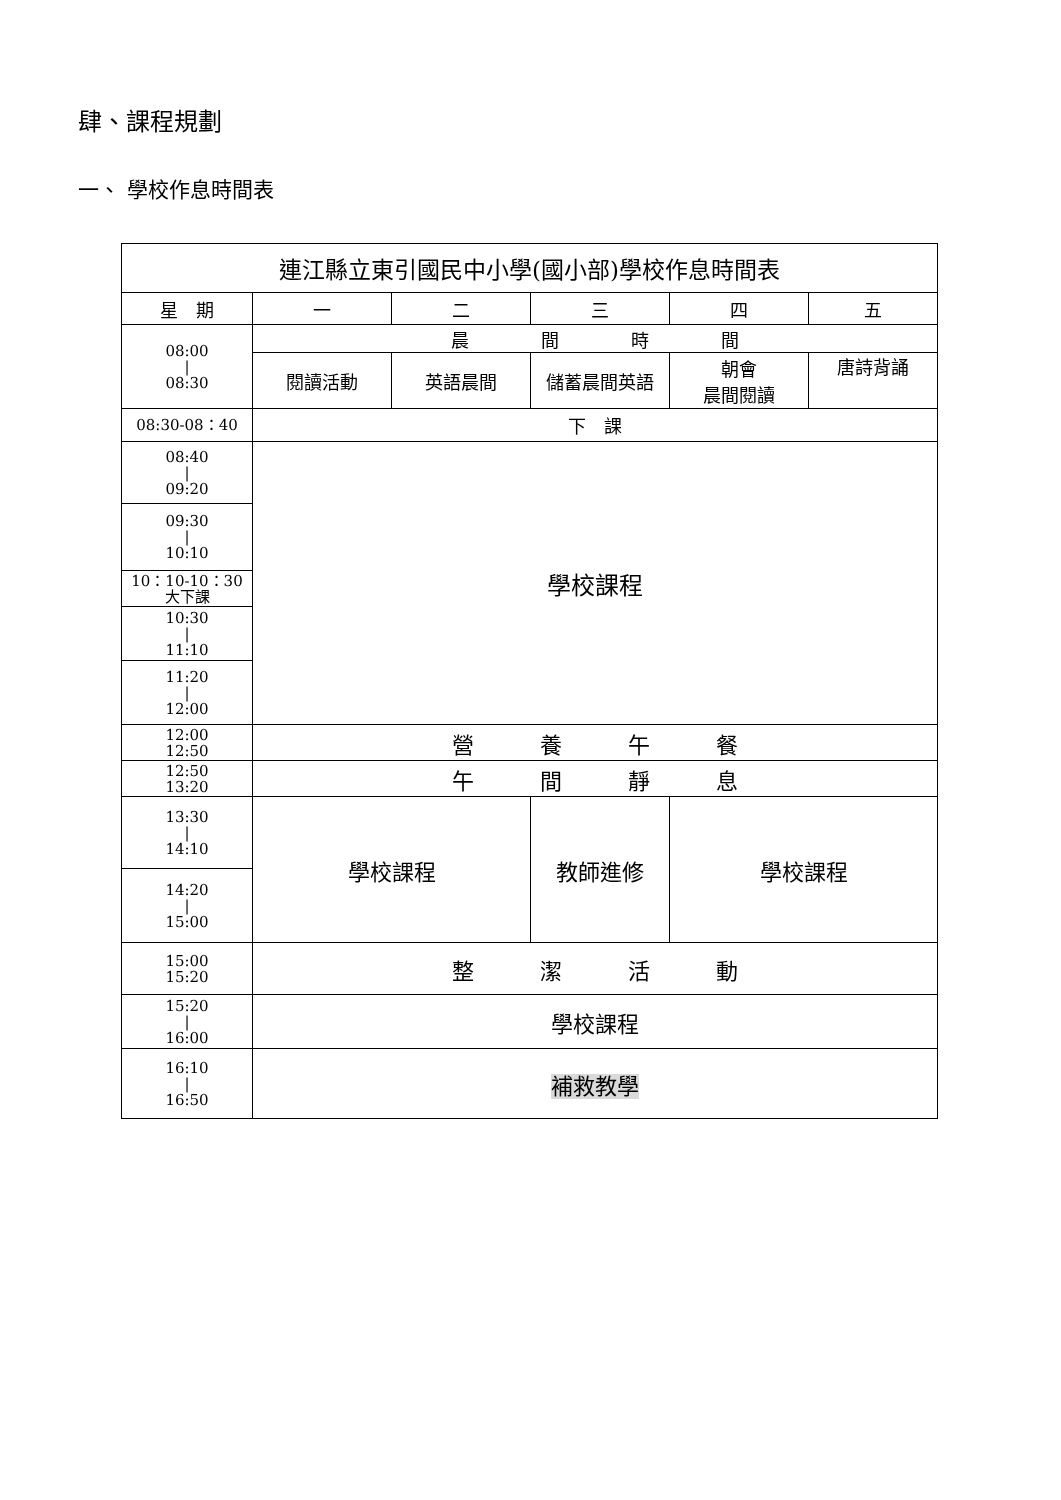肆、課程規劃
一、 學校作息時間表
| 連江縣立東引國民中小學(國小部)學校作息時間表 | | | | | |
| 星 期 | 一 | 二 | 三 | 四 | 五 |
| 08:00 / 08:30 | 晨 間 時 間 | | | | |
| | 閱讀活動 | 英語晨間 | 儲蓄晨間英語 | 朝會 晨間閱讀 | 唐詩背誦 |
| 08:30-08：40 | 下 課 | | | | |
| 08:40 / 09:20 | 學校課程 | | | | |
| 09:30 / 10:10 | | | | | |
| 10：10-10：30 大下課 | | | | | |
| 10:30 / 11:10 | | | | | |
| 11:20 / 12:00 | | | | | |
| 12:00 12:50 | 營 養 午 餐 | | | | |
| 12:50 13:20 | 午 間 靜 息 | | | | |
| 13:30 / 14:10 | 學校課程 | | 教師進修 | 學校課程 | |
| 14:20 / 15:00 | | | | | |
| 15:00 15:20 | 整 潔 活 動 | | | | |
| 15:20 / 16:00 | 學校課程 | | | | |
| 16:10 / 16:50 | 補救教學 | | | | |